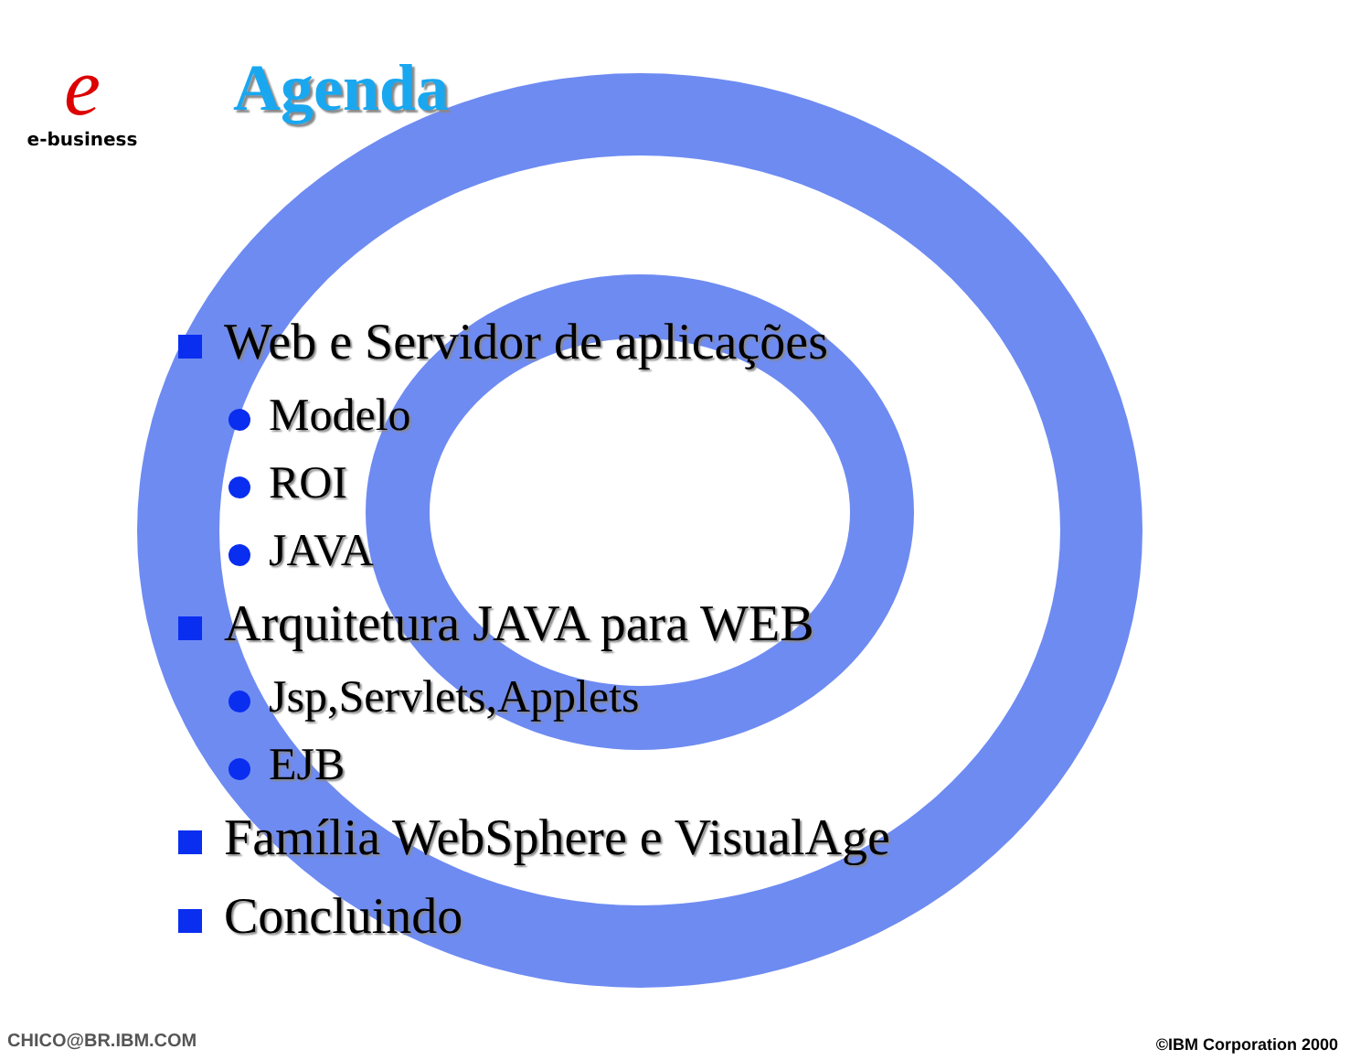e
e-business
Agenda
Web e Servidor de aplicações
Modelo
ROI
JAVA
Arquitetura JAVA para WEB
Jsp,Servlets,Applets
EJB
Família WebSphere e VisualAge
Concluindo
CHICO@BR.IBM.COM ©IBM Corporation 2000